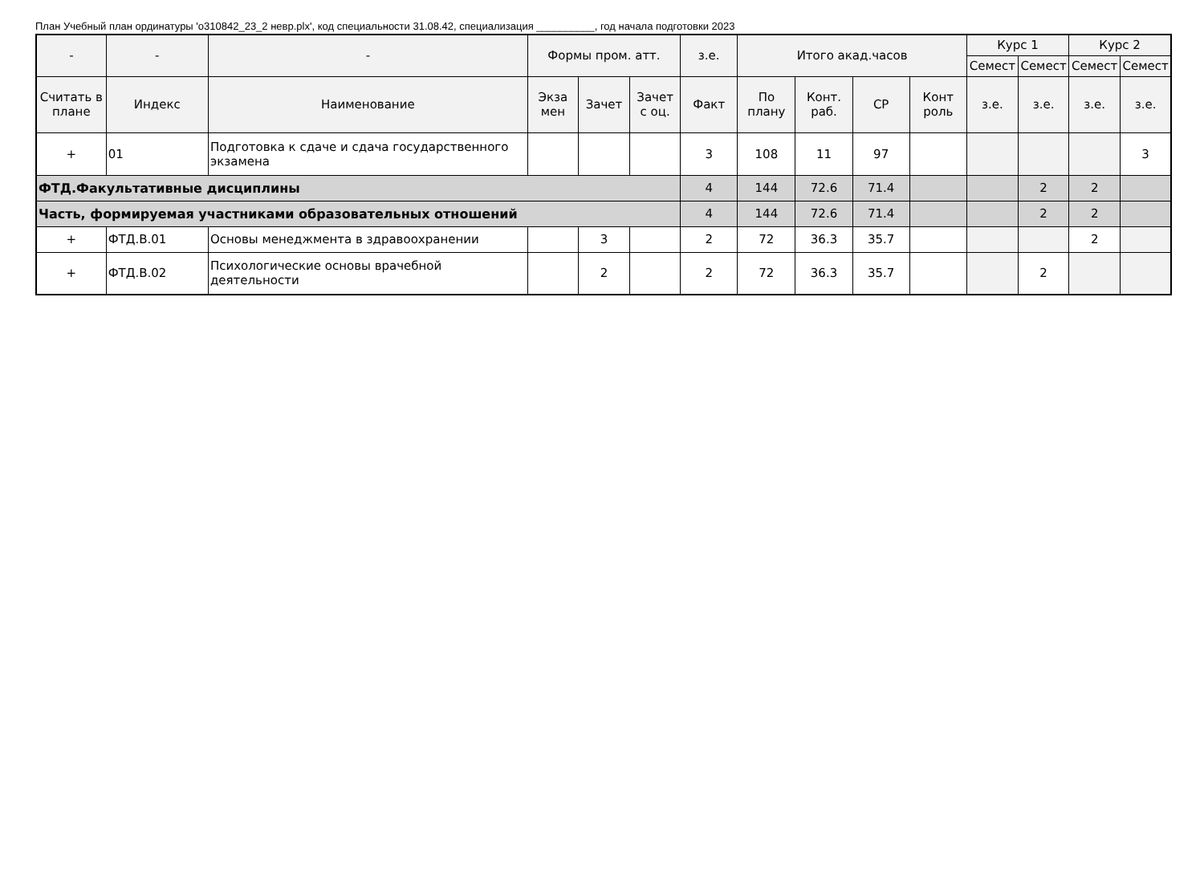План Учебный план ординатуры 'о310842_23_2 невр.plx', код специальности 31.08.42, специализация __________, год начала подготовки 2023
| - | - | - | Формы пром. атт. | | | з.е. | Итого акад.часов | | | | Курс 1 | | Курс 2 | |
| --- | --- | --- | --- | --- | --- | --- | --- | --- | --- | --- | --- | --- | --- | --- |
| | | | | | | | | | | | Семест | Семест | Семест | Семест |
| Считать в плане | Индекс | Наименование | Экза мен | Зачет | Зачет с оц. | Факт | По плану | Конт. раб. | СР | Конт роль | з.е. | з.е. | з.е. | з.е. |
| + | 01 | Подготовка к сдаче и сдача государственного экзамена | | | | 3 | 108 | 11 | 97 | | | | | 3 |
| ФТД.Факультативные дисциплины | | | | | | 4 | 144 | 72.6 | 71.4 | | | 2 | 2 | |
| Часть, формируемая участниками образовательных отношений | | | | | | 4 | 144 | 72.6 | 71.4 | | | 2 | 2 | |
| + | ФТД.В.01 | Основы менеджмента в здравоохранении | | 3 | | 2 | 72 | 36.3 | 35.7 | | | | 2 | |
| + | ФТД.В.02 | Психологические основы врачебной деятельности | | 2 | | 2 | 72 | 36.3 | 35.7 | | | 2 | | |